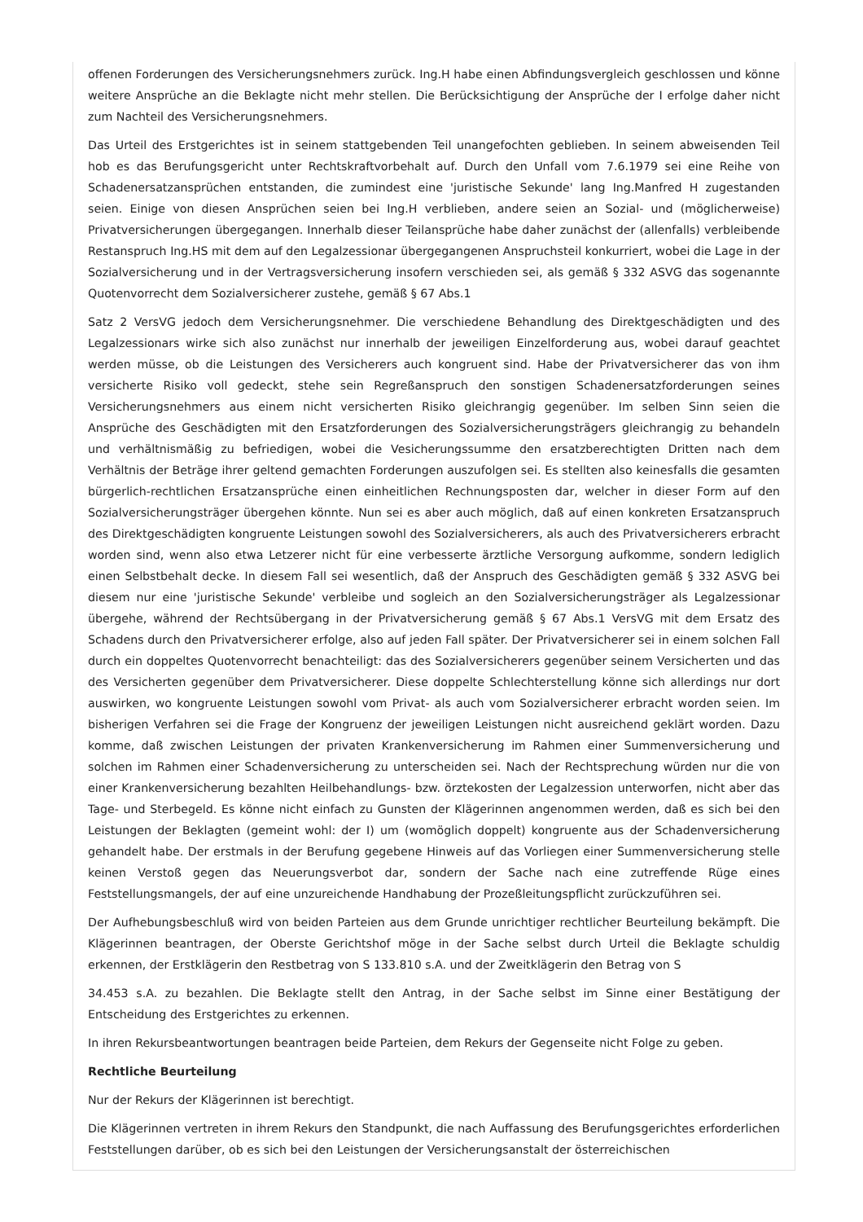offenen Forderungen des Versicherungsnehmers zurück. Ing.H habe einen Abfindungsvergleich geschlossen und könne weitere Ansprüche an die Beklagte nicht mehr stellen. Die Berücksichtigung der Ansprüche der I erfolge daher nicht zum Nachteil des Versicherungsnehmers.
Das Urteil des Erstgerichtes ist in seinem stattgebenden Teil unangefochten geblieben. In seinem abweisenden Teil hob es das Berufungsgericht unter Rechtskraftvorbehalt auf. Durch den Unfall vom 7.6.1979 sei eine Reihe von Schadenersatzansprüchen entstanden, die zumindest eine 'juristische Sekunde' lang Ing.Manfred H zugestanden seien. Einige von diesen Ansprüchen seien bei Ing.H verblieben, andere seien an Sozial- und (möglicherweise) Privatversicherungen übergegangen. Innerhalb dieser Teilansprüche habe daher zunächst der (allenfalls) verbleibende Restanspruch Ing.HS mit dem auf den Legalzessionar übergegangenen Anspruchsteil konkurriert, wobei die Lage in der Sozialversicherung und in der Vertragsversicherung insofern verschieden sei, als gemäß § 332 ASVG das sogenannte Quotenvorrecht dem Sozialversicherer zustehe, gemäß § 67 Abs.1
Satz 2 VersVG jedoch dem Versicherungsnehmer. Die verschiedene Behandlung des Direktgeschädigten und des Legalzessionars wirke sich also zunächst nur innerhalb der jeweiligen Einzelforderung aus, wobei darauf geachtet werden müsse, ob die Leistungen des Versicherers auch kongruent sind. Habe der Privatversicherer das von ihm versicherte Risiko voll gedeckt, stehe sein Regreßanspruch den sonstigen Schadenersatzforderungen seines Versicherungsnehmers aus einem nicht versicherten Risiko gleichrangig gegenüber. Im selben Sinn seien die Ansprüche des Geschädigten mit den Ersatzforderungen des Sozialversicherungsträgers gleichrangig zu behandeln und verhältnismäßig zu befriedigen, wobei die Vesicherungssumme den ersatzberechtigten Dritten nach dem Verhältnis der Beträge ihrer geltend gemachten Forderungen auszufolgen sei. Es stellten also keinesfalls die gesamten bürgerlich-rechtlichen Ersatzansprüche einen einheitlichen Rechnungsposten dar, welcher in dieser Form auf den Sozialversicherungsträger übergehen könnte. Nun sei es aber auch möglich, daß auf einen konkreten Ersatzanspruch des Direktgeschädigten kongruente Leistungen sowohl des Sozialversicherers, als auch des Privatversicherers erbracht worden sind, wenn also etwa Letzerer nicht für eine verbesserte ärztliche Versorgung aufkomme, sondern lediglich einen Selbstbehalt decke. In diesem Fall sei wesentlich, daß der Anspruch des Geschädigten gemäß § 332 ASVG bei diesem nur eine 'juristische Sekunde' verbleibe und sogleich an den Sozialversicherungsträger als Legalzessionar übergehe, während der Rechtsübergang in der Privatversicherung gemäß § 67 Abs.1 VersVG mit dem Ersatz des Schadens durch den Privatversicherer erfolge, also auf jeden Fall später. Der Privatversicherer sei in einem solchen Fall durch ein doppeltes Quotenvorrecht benachteiligt: das des Sozialversicherers gegenüber seinem Versicherten und das des Versicherten gegenüber dem Privatversicherer. Diese doppelte Schlechterstellung könne sich allerdings nur dort auswirken, wo kongruente Leistungen sowohl vom Privat- als auch vom Sozialversicherer erbracht worden seien. Im bisherigen Verfahren sei die Frage der Kongruenz der jeweiligen Leistungen nicht ausreichend geklärt worden. Dazu komme, daß zwischen Leistungen der privaten Krankenversicherung im Rahmen einer Summenversicherung und solchen im Rahmen einer Schadenversicherung zu unterscheiden sei. Nach der Rechtsprechung würden nur die von einer Krankenversicherung bezahlten Heilbehandlungs- bzw. örztekosten der Legalzession unterworfen, nicht aber das Tage- und Sterbegeld. Es könne nicht einfach zu Gunsten der Klägerinnen angenommen werden, daß es sich bei den Leistungen der Beklagten (gemeint wohl: der I) um (womöglich doppelt) kongruente aus der Schadenversicherung gehandelt habe. Der erstmals in der Berufung gegebene Hinweis auf das Vorliegen einer Summenversicherung stelle keinen Verstoß gegen das Neuerungsverbot dar, sondern der Sache nach eine zutreffende Rüge eines Feststellungsmangels, der auf eine unzureichende Handhabung der Prozeßleitungspflicht zurückzuführen sei.
Der Aufhebungsbeschluß wird von beiden Parteien aus dem Grunde unrichtiger rechtlicher Beurteilung bekämpft. Die Klägerinnen beantragen, der Oberste Gerichtshof möge in der Sache selbst durch Urteil die Beklagte schuldig erkennen, der Erstklägerin den Restbetrag von S 133.810 s.A. und der Zweitklägerin den Betrag von S
34.453 s.A. zu bezahlen. Die Beklagte stellt den Antrag, in der Sache selbst im Sinne einer Bestätigung der Entscheidung des Erstgerichtes zu erkennen.
In ihren Rekursbeantwortungen beantragen beide Parteien, dem Rekurs der Gegenseite nicht Folge zu geben.
Rechtliche Beurteilung
Nur der Rekurs der Klägerinnen ist berechtigt.
Die Klägerinnen vertreten in ihrem Rekurs den Standpunkt, die nach Auffassung des Berufungsgerichtes erforderlichen Feststellungen darüber, ob es sich bei den Leistungen der Versicherungsanstalt der österreichischen